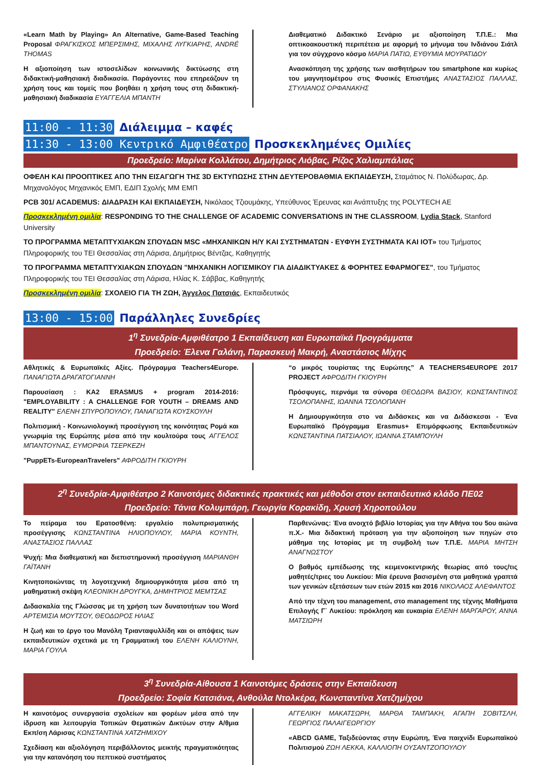«Learn Math by Playing» An Alternative, Game-Based Teaching Proposal ΦΡΑΓΚΙΣΚΟΣ ΜΠΕΡΣΙΜΗΣ, ΜΙΧΑΛΗΣ ΛΥΓΚΙΑΡΗΣ, ANDRÉ THOMAS
Η αξιοποίηση των ιστοσελίδων κοινωνικής δικτύωσης στη διδακτική-μαθησιακή διαδικασία. Παράγοντες που επηρεάζουν τη χρήση τους και τομείς που βοηθάει η χρήση τους στη διδακτική-μαθησιακή διαδικασία ΕΥΑΓΓΕΛΙΑ ΜΠΑΝΤΗ
Διαθεματικό Διδακτικό Σενάριο με αξιοποίηση Τ.Π.Ε.: Μια οπτικοακουστική περιπέτεια με αφορμή το μήνυμα του Ινδιάνου Σιάτλ για τον σύγχρονο κόσμο ΜΑΡΙΑ ΠΑΤΙΩ, ΕΥΘΥΜΙΑ ΜΟΥΡΑΤΙΔΟΥ
Ανασκόπηση της χρήσης των αισθητήρων του smartphone και κυρίως του μαγνητομέτρου στις Φυσικές Επιστήμες ΑΝΑΣΤΑΣΙΟΣ ΠΑΛΛΑΣ, ΣΤΥΛΙΑΝΟΣ ΟΡΦΑΝΑΚΗΣ
11:00 - 11:30 Διάλειμμα – καφές
11:30 - 13:00 Κεντρικό Αμφιθέατρο Προσκεκλημένες Ομιλίες
Προεδρείο: Μαρίνα Κολλάτου, Δημήτριος Λιόβας, Ρίζος Χαλιαμπάλιας
ΟΦΕΛΗ ΚΑΙ ΠΡΟΟΠΤΙΚΕΣ ΑΠΟ ΤΗΝ ΕΙΣΑΓΩΓΗ ΤΗΣ 3D ΕΚΤΥΠΩΣΗΣ ΣΤΗΝ ΔΕΥΤΕΡΟΒΑΘΜΙΑ ΕΚΠΑΙΔΕΥΣΗ, Σταμάτιος Ν. Πολύδωρας, Δρ. Μηχανολόγος Μηχανικός ΕΜΠ, ΕΔΙΠ Σχολής ΜΜ ΕΜΠ
PCB 301/ ACADEMUS: ΔΙΑΔΡΑΣΗ ΚΑΙ ΕΚΠΑΙΔΕΥΣΗ, Νικόλαος Τζιουμάκης, Υπεύθυνος Έρευνας και Ανάπτυξης της POLYTECH AE
Προσκεκλημένη ομιλία: RESPONDING TO THE CHALLENGE OF ACADEMIC CONVERSATIONS IN THE CLASSROOM, Lydia Stack, Stanford University
ΤΟ ΠΡΟΓΡΑΜΜΑ ΜΕΤΑΠΤΥΧΙΑΚΩΝ ΣΠΟΥΔΩΝ MSC «ΜΗΧΑΝΙΚΩΝ Η/Υ ΚΑΙ ΣΥΣΤΗΜΑΤΩΝ - ΕΥΦΥΗ ΣΥΣΤΗΜΑΤΑ ΚΑΙ IOT» του Τμήματος Πληροφορικής του ΤΕΙ Θεσσαλίας στη Λάρισα, Δημήτριος Βέντζας, Καθηγητής
ΤΟ ΠΡΟΓΡΑΜΜΑ ΜΕΤΑΠΤΥΧΙΑΚΩΝ ΣΠΟΥΔΩΝ "ΜΗΧΑΝΙΚΗ ΛΟΓΙΣΜΙΚΟΥ ΓΙΑ ΔΙΑΔΙΚΤΥΑΚΕΣ & ΦΟΡΗΤΕΣ ΕΦΑΡΜΟΓΕΣ", του Τμήματος Πληροφορικής του ΤΕΙ Θεσσαλίας στη Λάρισα, Ηλίας Κ. Σάββας, Καθηγητής
Προσκεκλημένη ομιλία: ΣΧΟΛΕΙΟ ΓΙΑ ΤΗ ΖΩΗ, Άγγελος Πατσιάς, Εκπαιδευτικός
13:00 - 15:00 Παράλληλες Συνεδρίες
1<sup>η</sup> Συνεδρία-Αμφιθέατρο 1 Εκπαίδευση και Ευρωπαϊκά Προγράμματα
Προεδρείο: Έλενα Γαλάνη, Παρασκευή Μακρή, Αναστάσιος Μίχης
Αθλητικές & Ευρωπαϊκές Αξίες. Πρόγραμμα Teachers4Europe. ΠΑΝΑΓΙΩΤΑ ΔΡΑΓΑΤΟΓΙΑΝΝΗ
Παρουσίαση : KA2 ERASMUS + program 2014-2016: "EMPLOYABILITY : A CHALLENGE FOR YOUTH – DREAMS AND REALITY" ΕΛΕΝΗ ΣΠΥΡΟΠΟΥΛΟΥ, ΠΑΝΑΓΙΩΤΑ ΚΟΥΣΚΟΥΛΗ
Πολιτισμική - Κοινωνιολογική προσέγγιση της κοινότητας Ρομά και γνωριμία της Ευρώπης μέσα από την κουλτούρα τους ΑΓΓΕΛΟΣ ΜΠΑΝΤΟΥΝΑΣ, ΕΥΜΟΡΦΙΑ ΤΣΕΡΚΕΖΗ
"PuppETs-EuropeanTravelers" ΑΦΡΟΔΙΤΗ ΓΚΙΟΥΡΗ
“ο μικρός τουρίστας της Ευρώπης” A TEACHERS4EUROPE 2017 PROJECT ΑΦΡΟΔΙΤΗ ΓΚΙΟΥΡΗ
Πρόσφυγες, περνάμε τα σύνορα ΘΕΟΔΩΡΑ ΒΑΣΙΟΥ, ΚΩΝΣΤΑΝΤΙΝΟΣ ΤΣΟΛΟΠΑΝΗΣ, ΙΩΑΝΝΑ ΤΣΟΛΟΠΑΝΗ
Η Δημιουργικότητα στο να Διδάσκεις και να Διδάσκεσαι - Ένα Ευρωπαϊκό Πρόγραμμα Erasmus+ Επιμόρφωσης Εκπαιδευτικών ΚΩΝΣΤΑΝΤΙΝΑ ΠΑΤΣΙΑΛΟΥ, ΙΩΑΝΝΑ ΣΤΑΜΠΟΥΛΗ
2<sup>η</sup> Συνεδρία-Αμφιθέατρο 2 Καινοτόμες διδακτικές πρακτικές και μέθοδοι στον εκπαιδευτικό κλάδο ΠΕ02
Προεδρείο: Τάνια Κολυμπάρη, Γεωργία Κορακίδη, Χρυσή Χηροπούλου
Το πείραμα του Ερατοσθένη: εργαλείο πολυπρισματικής προσέγγισης ΚΩΝΣΤΑΝΤΙΝΑ ΗΛΙΟΠΟΥΛΟΥ, ΜΑΡΙΑ ΚΟΥΝΤΗ, ΑΝΑΣΤΑΣΙΟΣ ΠΑΛΛΑΣ
Ψυχή: Μια διαθεματική και διεπιστημονική προσέγγιση ΜΑΡΙΑΝΘΗ ΓΑΪΤΑΝΗ
Κινητοποιώντας τη λογοτεχνική δημιουργικότητα μέσα από τη μαθηματική σκέψη ΚΛΕΟΝΙΚΗ ΔΡΟΥΓΚΑ, ΔΗΜΗΤΡΙΟΣ ΜΕΜΤΣΑΣ
Διδασκαλία της Γλώσσας με τη χρήση των δυνατοτήτων του Word ΑΡΤΕΜΙΣΙΑ ΜΟΥΤΣΟΥ, ΘΕΟΔΩΡΟΣ ΗΛΙΑΣ
Η ζωή και το έργο του Μανόλη Τριανταφυλλίδη και οι απόψεις των εκπαιδευτικών σχετικά με τη Γραμματική του ΕΛΕΝΗ ΚΑΛΙΟΥΝΗ, ΜΑΡΙΑ ΓΟΥΛΑ
Παρθενώνας: Ένα ανοιχτό βιβλίο Ιστορίας για την Αθήνα του 5ου αιώνα π.Χ.- Μια διδακτική πρόταση για την αξιοποίηση των πηγών στο μάθημα της Ιστορίας με τη συμβολή των Τ.Π.Ε. ΜΑΡΙΑ ΜΗΤΣΗ ΑΝΑΓΝΩΣΤΟΥ
Ο βαθμός εμπέδωσης της κειμενοκεντρικής θεωρίας από τους/τις μαθητές/τριες του Λυκείου: Μία έρευνα βασισμένη στα μαθητικά γραπτά των γενικών εξετάσεων των ετών 2015 και 2016 ΝΙΚΟΛΑΟΣ ΑΛΕΦΑΝΤΟΣ
Από την τέχνη του management, στο management της τέχνης Μαθήματα Επιλογής Γ΄ Λυκείου: πρόκληση και ευκαιρία ΕΛΕΝΗ ΜΑΡΓΑΡΟΥ, ΑΝΝΑ ΜΑΤΣΙΩΡΗ
3<sup>η</sup> Συνεδρία-Αίθουσα 1 Καινοτόμες δράσεις στην Εκπαίδευση
Προεδρείο: Σοφία Κατσιάνα, Ανθούλα Ντολκέρα, Κωνσταντίνα Χατζημίχου
Η καινοτόμος συνεργασία σχολείων και φορέων μέσα από την ίδρυση και λειτουργία Τοπικών Θεματικών Δικτύων στην Α/θμια Εκπ/ση Λάρισας ΚΩΝΣΤΑΝΤΙΝΑ ΧΑΤΖΗΜΙΧΟΥ
Σχεδίαση και αξιολόγηση περιβάλλοντος μεικτής πραγματικότητας για την κατανόηση του πεπτικού συστήματος
ΑΓΓΕΛΙΚΗ ΜΑΚΑΤΣΩΡΗ, ΜΑΡΘΑ ΤΑΜΠΑΚΗ, ΑΓΑΠΗ ΣΟΒΙΤΣΛΗ, ΓΕΩΡΓΙΟΣ ΠΑΛΑΙΓΕΩΡΓΙΟΥ
«ABCD GAME, Ταξιδεύοντας στην Ευρώπη, Ένα παιχνίδι Ευρωπαϊκού Πολιτισμού ΖΩΗ ΛΕΚΚΑ, ΚΑΛΛΙΟΠΗ ΟΥΣΑΝΤΖΟΠΟΥΛΟΥ